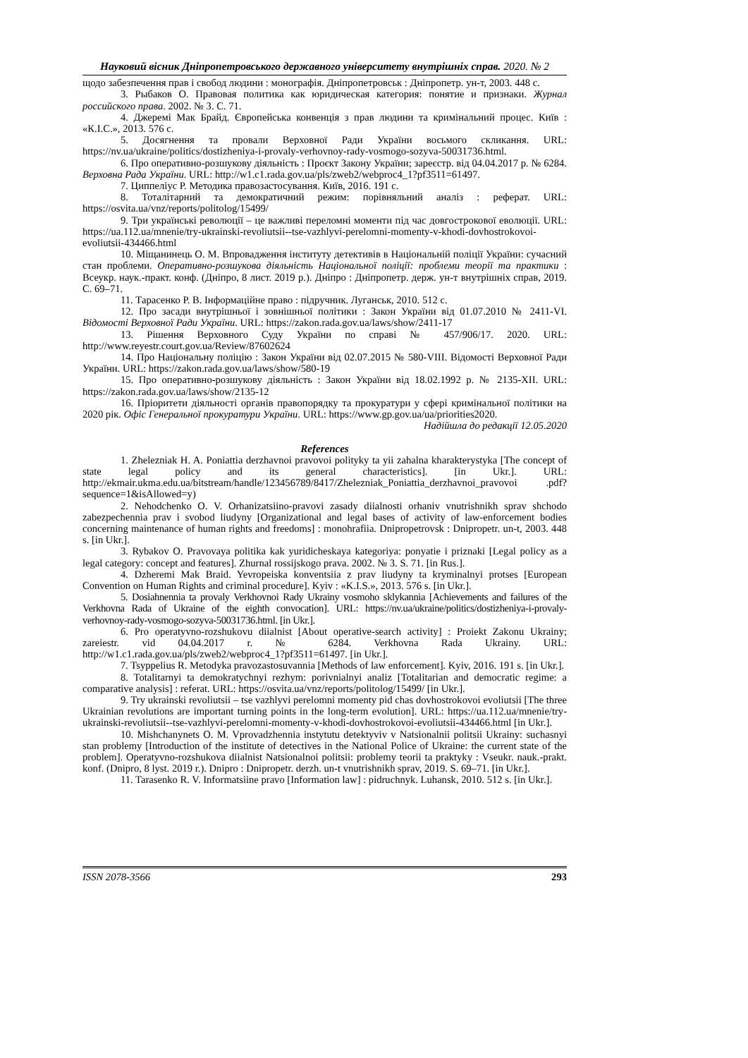Науковий вісник Дніпропетровського державного університету внутрішніх справ. 2020. № 2
щодо забезпечення прав і свобод людини : монографія. Дніпропетровськ : Дніпропетр. ун-т, 2003. 448 с.
3. Рыбаков О. Правовая политика как юридическая категория: понятие и признаки. Журнал российского права. 2002. № 3. С. 71.
4. Джеремі Мак Брайд. Європейська конвенція з прав людини та кримінальний процес. Київ : «К.І.С.», 2013. 576 с.
5. Досягнення та провали Верховної Ради України восьмого скликання. URL: https://nv.ua/ukraine/politics/dostizheniya-i-provaly-verhovnoy-rady-vosmogo-sozyva-50031736.html.
6. Про оперативно-розшукову діяльність : Проєкт Закону України; зареєстр. від 04.04.2017 р. № 6284. Верховна Рада України. URL: http://w1.c1.rada.gov.ua/pls/zweb2/webproc4_1?pf3511=61497.
7. Циппеліус Р. Методика правозастосування. Київ, 2016. 191 с.
8. Тоталітарний та демократичний режим: порівняльний аналіз : реферат. URL: https://osvita.ua/vnz/reports/politolog/15499/
9. Три українські революції – це важливі переломні моменти під час довгострокової еволюції. URL: https://ua.112.ua/mnenie/try-ukrainski-revoliutsii--tse-vazhlyvi-perelomni-momenty-v-khodi-dovhostrokovoi-evoliutsii-434466.html
10. Міщанинець О. М. Впровадження інституту детективів в Національній поліції України: сучасний стан проблеми. Оперативно-розшукова діяльність Національної поліції: проблеми теорії та практики : Всеукр. наук.-практ. конф. (Дніпро, 8 лист. 2019 р.). Дніпро : Дніпропетр. держ. ун-т внутрішніх справ, 2019. С. 69–71.
11. Тарасенко Р. В. Інформаційне право : підручник. Луганськ, 2010. 512 с.
12. Про засади внутрішньої і зовнішньої політики : Закон України від 01.07.2010 № 2411-VI. Відомості Верховної Ради України. URL: https://zakon.rada.gov.ua/laws/show/2411-17
13. Рішення Верховного Суду України по справі № 457/906/17. 2020. URL: http://www.reyestr.court.gov.ua/Review/87602624
14. Про Національну поліцію : Закон України від 02.07.2015 № 580-VIII. Відомості Верховної Ради України. URL: https://zakon.rada.gov.ua/laws/show/580-19
15. Про оперативно-розшукову діяльність : Закон України від 18.02.1992 р. № 2135-XII. URL: https://zakon.rada.gov.ua/laws/show/2135-12
16. Пріоритети діяльності органів правопорядку та прокуратури у сфері кримінальної політики на 2020 рік. Офіс Генеральної прокуратури України. URL: https://www.gp.gov.ua/ua/priorities2020.
Надійшла до редакції 12.05.2020
References
1. Zhelezniak H. A. Poniattia derzhavnoi pravovoi polityky ta yii zahalna kharakterystyka [The concept of state legal policy and its general characteristics]. [in Ukr.]. URL: http://ekmair.ukma.edu.ua/bitstream/handle/123456789/8417/Zhelezniak_Poniattia_derzhavnoi_pravovoi .pdf?sequence=1&isAllowed=y)
2. Nehodchenko O. V. Orhanizatsiino-pravovi zasady diialnosti orhaniv vnutrishnikh sprav shchodo zabezpechennia prav i svobod liudyny [Organizational and legal bases of activity of law-enforcement bodies concerning maintenance of human rights and freedoms] : monohrafiia. Dnipropetrovsk : Dnipropetr. un-t, 2003. 448 s. [in Ukr.].
3. Rybakov O. Pravovaya politika kak yuridicheskaya kategoriya: ponyatie i priznaki [Legal policy as a legal category: concept and features]. Zhurnal rossijskogo prava. 2002. № 3. S. 71. [in Rus.].
4. Dzheremi Mak Braid. Yevropeiska konventsiia z prav liudyny ta kryminalnyi protses [European Convention on Human Rights and criminal procedure]. Kyiv : «K.I.S.», 2013. 576 s. [in Ukr.].
5. Dosiahnennia ta provaly Verkhovnoi Rady Ukrainy vosmoho sklykannia [Achievements and failures of the Verkhovna Rada of Ukraine of the eighth convocation]. URL: https://nv.ua/ukraine/politics/dostizheniya-i-provaly-verhovnoy-rady-vosmogo-sozyva-50031736.html. [in Ukr.].
6. Pro operatyvno-rozshukovu diialnist [About operative-search activity] : Proiekt Zakonu Ukrainy; zareiestr. vid 04.04.2017 r. № 6284. Verkhovna Rada Ukrainy. URL: http://w1.c1.rada.gov.ua/pls/zweb2/webproc4_1?pf3511=61497. [in Ukr.].
7. Tsyppelius R. Metodyka pravozastosuvannia [Methods of law enforcement]. Kyiv, 2016. 191 s. [in Ukr.].
8. Totalitarnyi ta demokratychnyi rezhym: porivnialnyi analiz [Totalitarian and democratic regime: a comparative analysis] : referat. URL: https://osvita.ua/vnz/reports/politolog/15499/ [in Ukr.].
9. Try ukrainski revoliutsii – tse vazhlyvi perelomni momenty pid chas dovhostrokovoi evoliutsii [The three Ukrainian revolutions are important turning points in the long-term evolution]. URL: https://ua.112.ua/mnenie/try-ukrainski-revoliutsii--tse-vazhlyvi-perelomni-momenty-v-khodi-dovhostrokovoi-evoliutsii-434466.html [in Ukr.].
10. Mishchanynets O. M. Vprovadzhennia instytutu detektyviv v Natsionalnii politsii Ukrainy: suchasnyi stan problemy [Introduction of the institute of detectives in the National Police of Ukraine: the current state of the problem]. Operatyvno-rozshukova diialnist Natsionalnoi politsii: problemy teorii ta praktyky : Vseukr. nauk.-prakt. konf. (Dnipro, 8 lyst. 2019 r.). Dnipro : Dnipropetr. derzh. un-t vnutrishnikh sprav, 2019. S. 69–71. [in Ukr.].
11. Tarasenko R. V. Informatsiine pravo [Information law] : pidruchnyk. Luhansk, 2010. 512 s. [in Ukr.].
ISSN 2078-3566 293